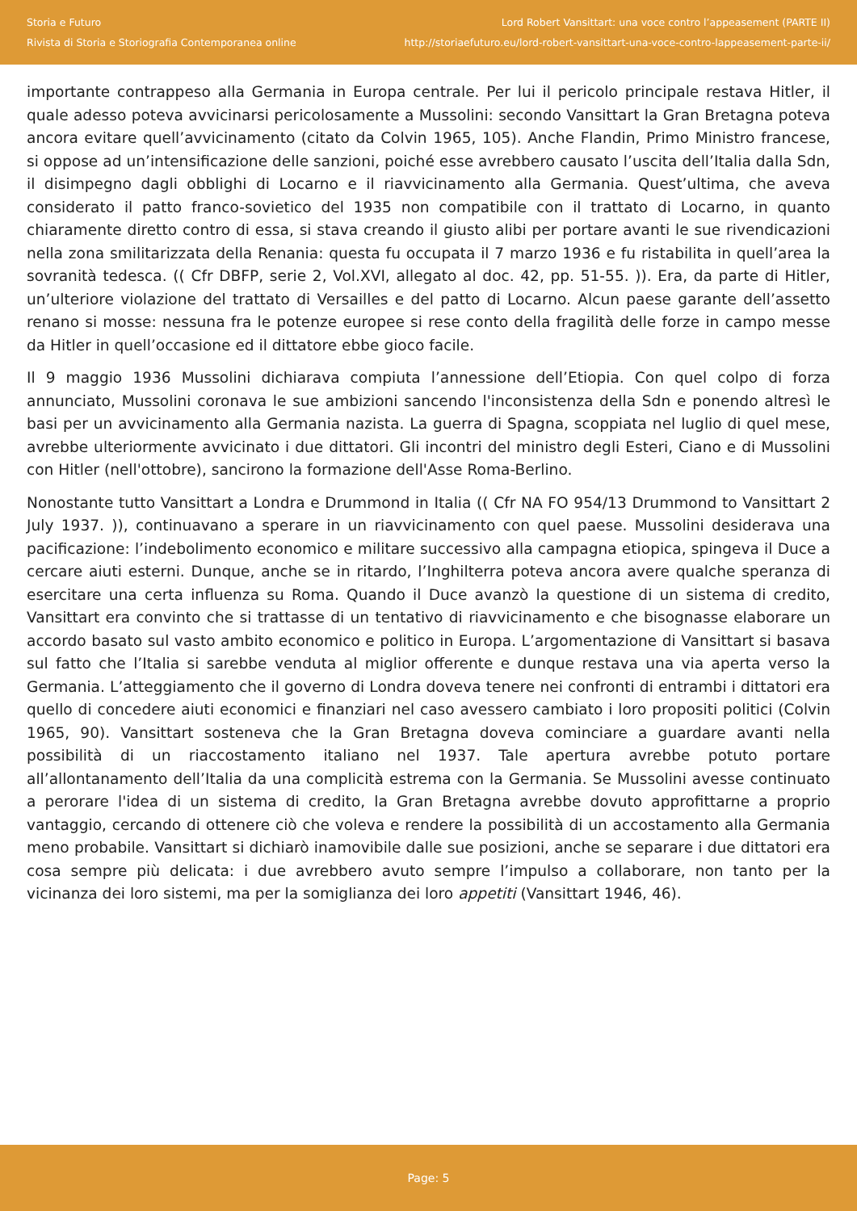Storia e Futuro
Rivista di Storia e Storiografia Contemporanea online
Lord Robert Vansittart: una voce contro l’appeasement (PARTE II)
http://storiaefuturo.eu/lord-robert-vansittart-una-voce-contro-lappeasement-parte-ii/
importante contrappeso alla Germania in Europa centrale. Per lui il pericolo principale restava Hitler, il quale adesso poteva avvicinarsi pericolosamente a Mussolini: secondo Vansittart la Gran Bretagna poteva ancora evitare quell’avvicinamento (citato da Colvin 1965, 105). Anche Flandin, Primo Ministro francese, si oppose ad un’intensificazione delle sanzioni, poiché esse avrebbero causato l’uscita dell’Italia dalla Sdn, il disimpegno dagli obblighi di Locarno e il riavvicinamento alla Germania. Quest’ultima, che aveva considerato il patto franco-sovietico del 1935 non compatibile con il trattato di Locarno, in quanto chiaramente diretto contro di essa, si stava creando il giusto alibi per portare avanti le sue rivendicazioni nella zona smilitarizzata della Renania: questa fu occupata il 7 marzo 1936 e fu ristabilita in quell’area la sovranità tedesca. (( Cfr DBFP, serie 2, Vol.XVI, allegato al doc. 42, pp. 51-55. )). Era, da parte di Hitler, un’ulteriore violazione del trattato di Versailles e del patto di Locarno. Alcun paese garante dell’assetto renano si mosse: nessuna fra le potenze europee si rese conto della fragilità delle forze in campo messe da Hitler in quell’occasione ed il dittatore ebbe gioco facile.
Il 9 maggio 1936 Mussolini dichiarava compiuta l’annessione dell’Etiopia. Con quel colpo di forza annunciato, Mussolini coronava le sue ambizioni sancendo l'inconsistenza della Sdn e ponendo altresì le basi per un avvicinamento alla Germania nazista. La guerra di Spagna, scoppiata nel luglio di quel mese, avrebbe ulteriormente avvicinato i due dittatori. Gli incontri del ministro degli Esteri, Ciano e di Mussolini con Hitler (nell'ottobre), sancirono la formazione dell'Asse Roma-Berlino.
Nonostante tutto Vansittart a Londra e Drummond in Italia (( Cfr NA FO 954/13 Drummond to Vansittart 2 July 1937. )), continuavano a sperare in un riavvicinamento con quel paese. Mussolini desiderava una pacificazione: l’indebolimento economico e militare successivo alla campagna etiopica, spingeva il Duce a cercare aiuti esterni. Dunque, anche se in ritardo, l’Inghilterra poteva ancora avere qualche speranza di esercitare una certa influenza su Roma. Quando il Duce avanzò la questione di un sistema di credito, Vansittart era convinto che si trattasse di un tentativo di riavvicinamento e che bisognasse elaborare un accordo basato sul vasto ambito economico e politico in Europa. L’argomentazione di Vansittart si basava sul fatto che l’Italia si sarebbe venduta al miglior offerente e dunque restava una via aperta verso la Germania. L’atteggiamento che il governo di Londra doveva tenere nei confronti di entrambi i dittatori era quello di concedere aiuti economici e finanziari nel caso avessero cambiato i loro propositi politici (Colvin 1965, 90). Vansittart sosteneva che la Gran Bretagna doveva cominciare a guardare avanti nella possibilità di un riaccostamento italiano nel 1937. Tale apertura avrebbe potuto portare all’allontanamento dell’Italia da una complicità estrema con la Germania. Se Mussolini avesse continuato a perorare l'idea di un sistema di credito, la Gran Bretagna avrebbe dovuto approfittarne a proprio vantaggio, cercando di ottenere ciò che voleva e rendere la possibilità di un accostamento alla Germania meno probabile. Vansittart si dichiarò inamovibile dalle sue posizioni, anche se separare i due dittatori era cosa sempre più delicata: i due avrebbero avuto sempre l’impulso a collaborare, non tanto per la vicinanza dei loro sistemi, ma per la somiglianza dei loro appetiti (Vansittart 1946, 46).
Page: 5